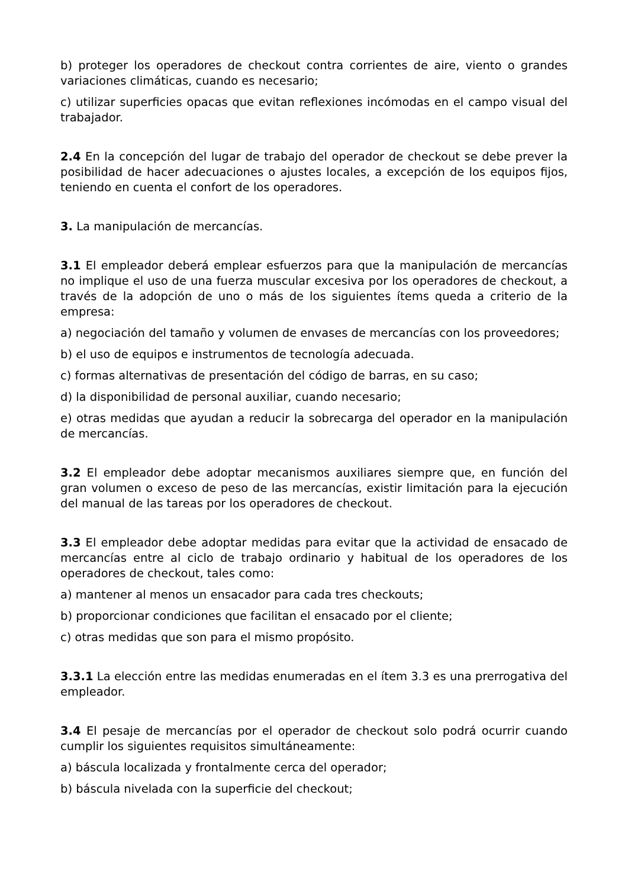b) proteger los operadores de checkout contra corrientes de aire, viento o grandes variaciones climáticas, cuando es necesario;
c) utilizar superficies opacas que evitan reflexiones incómodas en el campo visual del trabajador.
2.4 En la concepción del lugar de trabajo del operador de checkout se debe prever la posibilidad de hacer adecuaciones o ajustes locales, a excepción de los equipos fijos, teniendo en cuenta el confort de los operadores.
3. La manipulación de mercancías.
3.1 El empleador deberá emplear esfuerzos para que la manipulación de mercancías no implique el uso de una fuerza muscular excesiva por los operadores de checkout, a través de la adopción de uno o más de los siguientes ítems queda a criterio de la empresa:
a) negociación del tamaño y volumen de envases de mercancías con los proveedores;
b) el uso de equipos e instrumentos de tecnología adecuada.
c) formas alternativas de presentación del código de barras, en su caso;
d) la disponibilidad de personal auxiliar, cuando necesario;
e) otras medidas que ayudan a reducir la sobrecarga del operador en la manipulación de mercancías.
3.2 El empleador debe adoptar mecanismos auxiliares siempre que, en función del gran volumen o exceso de peso de las mercancías, existir limitación para la ejecución del manual de las tareas por los operadores de checkout.
3.3 El empleador debe adoptar medidas para evitar que la actividad de ensacado de mercancías entre al ciclo de trabajo ordinario y habitual de los operadores de los operadores de checkout, tales como:
a) mantener al menos un ensacador para cada tres checkouts;
b) proporcionar condiciones que facilitan el ensacado por el cliente;
c) otras medidas que son para el mismo propósito.
3.3.1 La elección entre las medidas enumeradas en el ítem 3.3 es una prerrogativa del empleador.
3.4 El pesaje de mercancías por el operador de checkout solo podrá ocurrir cuando cumplir los siguientes requisitos simultáneamente:
a) báscula localizada y frontalmente cerca del operador;
b) báscula nivelada con la superficie del checkout;